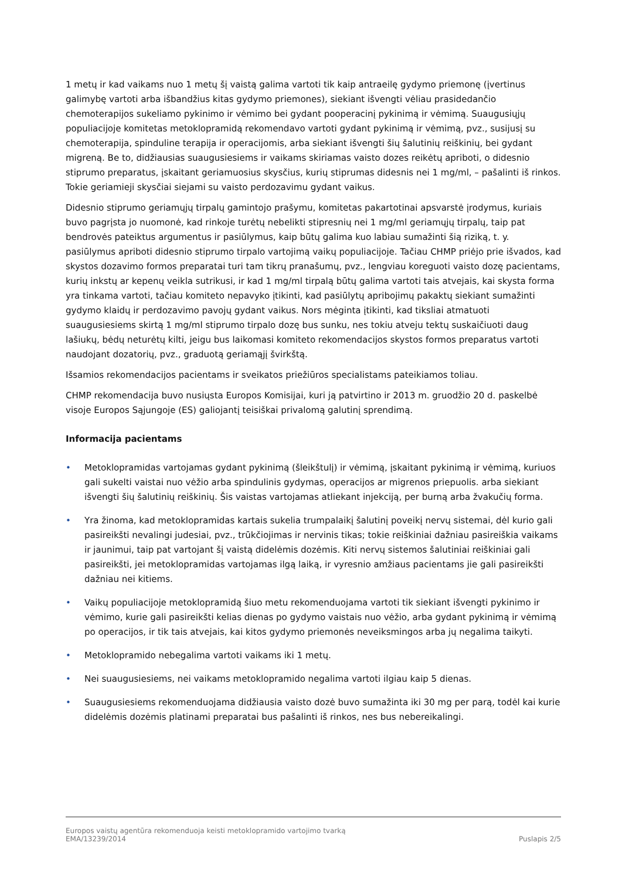1 metų ir kad vaikams nuo 1 metų šį vaistą galima vartoti tik kaip antraeilę gydymo priemonę (įvertinus galimybę vartoti arba išbandžius kitas gydymo priemones), siekiant išvengti vėliau prasidedančio chemoterapijos sukeliamo pykinimo ir vėmimo bei gydant pooperacinį pykinimą ir vėmimą. Suaugusiųjų populiacijoje komitetas metoklopramidą rekomendavo vartoti gydant pykinimą ir vėmimą, pvz., susijusį su chemoterapija, spinduline terapija ir operacijomis, arba siekiant išvengti šių šalutinių reiškinių, bei gydant migreną. Be to, didžiausias suaugusiesiems ir vaikams skiriamas vaisto dozes reikėtų apriboti, o didesnio stiprumo preparatus, įskaitant geriamuosius skysčius, kurių stiprumas didesnis nei 1 mg/ml, – pašalinti iš rinkos. Tokie geriamieji skysčiai siejami su vaisto perdozavimu gydant vaikus.
Didesnio stiprumo geriamųjų tirpalų gamintojo prašymu, komitetas pakartotinai apsvarstė įrodymus, kuriais buvo pagrįsta jo nuomonė, kad rinkoje turėtų nebelikti stipresnių nei 1 mg/ml geriamųjų tirpalų, taip pat bendrovės pateiktus argumentus ir pasiūlymus, kaip būtų galima kuo labiau sumažinti šią riziką, t. y. pasiūlymus apriboti didesnio stiprumo tirpalo vartojimą vaikų populiacijoje. Tačiau CHMP priėjo prie išvados, kad skystos dozavimo formos preparatai turi tam tikrų pranašumų, pvz., lengviau koreguoti vaisto dozę pacientams, kurių inkstų ar kepenų veikla sutrikusi, ir kad 1 mg/ml tirpalą būtų galima vartoti tais atvejais, kai skysta forma yra tinkama vartoti, tačiau komiteto nepavyko įtikinti, kad pasiūlytų apribojimų pakaktų siekiant sumažinti gydymo klaidų ir perdozavimo pavojų gydant vaikus. Nors mėginta įtikinti, kad tiksliai atmatuoti suaugusiesiems skirtą 1 mg/ml stiprumo tirpalo dozę bus sunku, nes tokiu atveju tektų suskaičiuoti daug lašiukų, bėdų neturėtų kilti, jeigu bus laikomasi komiteto rekomendacijos skystos formos preparatus vartoti naudojant dozatorių, pvz., graduotą geriamąjį švirkštą.
Išsamios rekomendacijos pacientams ir sveikatos priežiūros specialistams pateikiamos toliau.
CHMP rekomendacija buvo nusiųsta Europos Komisijai, kuri ją patvirtino ir 2013 m. gruodžio 20 d. paskelbė visoje Europos Sąjungoje (ES) galiojantį teisiškai privalomą galutinį sprendimą.
Informacija pacientams
• Metoklopramidas vartojamas gydant pykinimą (šleikštulį) ir vėmimą, įskaitant pykinimą ir vėmimą, kuriuos gali sukelti vaistai nuo vėžio arba spindulinis gydymas, operacijos ar migrenos priepuolis. arba siekiant išvengti šių šalutinių reiškinių. Šis vaistas vartojamas atliekant injekciją, per burną arba žvakučių forma.
• Yra žinoma, kad metoklopramidas kartais sukelia trumpalaikį šalutinį poveikį nervų sistemai, dėl kurio gali pasireikšti nevalingi judesiai, pvz., trūkčiojimas ir nervinis tikas; tokie reiškiniai dažniau pasireiškia vaikams ir jaunimui, taip pat vartojant šį vaistą didelėmis dozėmis. Kiti nervų sistemos šalutiniai reiškiniai gali pasireikšti, jei metoklopramidas vartojamas ilgą laiką, ir vyresnio amžiaus pacientams jie gali pasireikšti dažniau nei kitiems.
• Vaikų populiacijoje metoklopramidą šiuo metu rekomenduojama vartoti tik siekiant išvengti pykinimo ir vėmimo, kurie gali pasireikšti kelias dienas po gydymo vaistais nuo vėžio, arba gydant pykinimą ir vėmimą po operacijos, ir tik tais atvejais, kai kitos gydymo priemonės neveiksmingos arba jų negalima taikyti.
• Metoklopramido nebegalima vartoti vaikams iki 1 metų.
• Nei suaugusiesiems, nei vaikams metoklopramido negalima vartoti ilgiau kaip 5 dienas.
• Suaugusiesiems rekomenduojama didžiausia vaisto dozė buvo sumažinta iki 30 mg per parą, todėl kai kurie didelėmis dozėmis platinami preparatai bus pašalinti iš rinkos, nes bus nebereikalingi.
Europos vaistų agentūra rekomenduoja keisti metoklopramido vartojimo tvarką
EMA/13239/2014 Puslapis 2/5